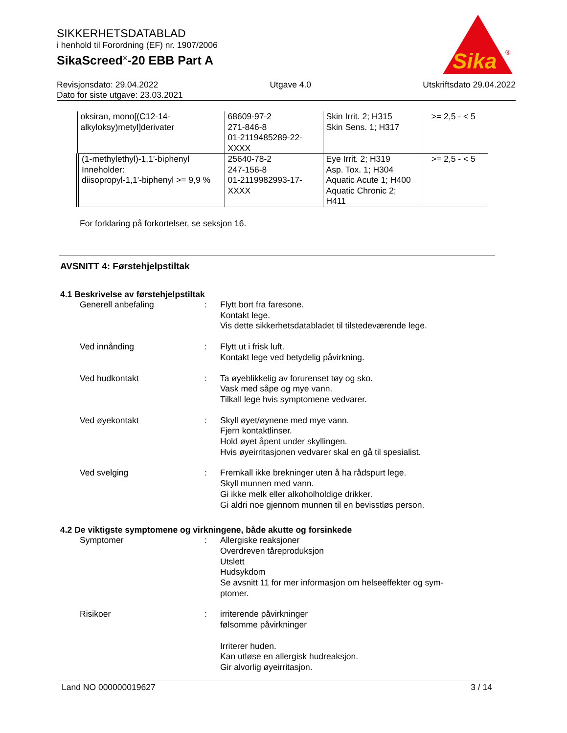SIKKERHETSDATABLAD
i henhold til Forordning (EF) nr. 1907/2006
SikaScreed<sup>®</sup>-20 EBB Part A
Sika
®
Revisjonsdato: 29.04.2022 Utgave 4.0 Utskriftsdato 29.04.2022
Dato for siste utgave: 23.03.2021
| oksiran, mono[(C12-14-alkyloksy)metyl]derivater | 68609-97-2 271-846-8 01-2119485289-22-XXXX | Skin Irrit. 2; H315 Skin Sens. 1; H317 | >= 2,5 - < 5 |
| (1-methylethyl)-1,1'-biphenyl Inneholder: diisopropyl-1,1'-biphenyl >= 9,9 % | 25640-78-2 247-156-8 01-2119982993-17-XXXX | Eye Irrit. 2; H319 Asp. Tox. 1; H304 Aquatic Acute 1; H400 Aquatic Chronic 2; H411 | >= 2,5 - < 5 |
For forklaring på forkortelser, se seksjon 16.
AVSNITT 4: Førstehjelpstiltak
4.1 Beskrivelse av førstehjelpstiltak
Generell anbefaling : Flytt bort fra faresone.
Kontakt lege.
Vis dette sikkerhetsdatabladet til tilstedeværende lege.
Ved innånding : Flytt ut i frisk luft.
Kontakt lege ved betydelig påvirkning.
Ved hudkontakt : Ta øyeblikkelig av forurenset tøy og sko.
Vask med såpe og mye vann.
Tilkall lege hvis symptomene vedvarer.
Ved øyekontakt : Skyll øyet/øynene med mye vann.
Fjern kontaktlinser.
Hold øyet åpent under skyllingen.
Hvis øyeirritasjonen vedvarer skal en gå til spesialist.
Ved svelging : Fremkall ikke brekninger uten å ha rådspurt lege.
Skyll munnen med vann.
Gi ikke melk eller alkoholholdige drikker.
Gi aldri noe gjennom munnen til en bevisstløs person.
4.2 De viktigste symptomene og virkningene, både akutte og forsinkede
Symptomer : Allergiske reaksjoner
Overdreven tåreproduksjon
Utslett
Hudsykdom
Se avsnitt 11 for mer informasjon om helseeffekter og sym-
ptomer.
Risikoer : irriterende påvirkninger
følsomme påvirkninger
Irriterer huden.
Kan utløse en allergisk hudreaksjon.
Gir alvorlig øyeirritasjon.
Land NO 000000019627 3 / 14